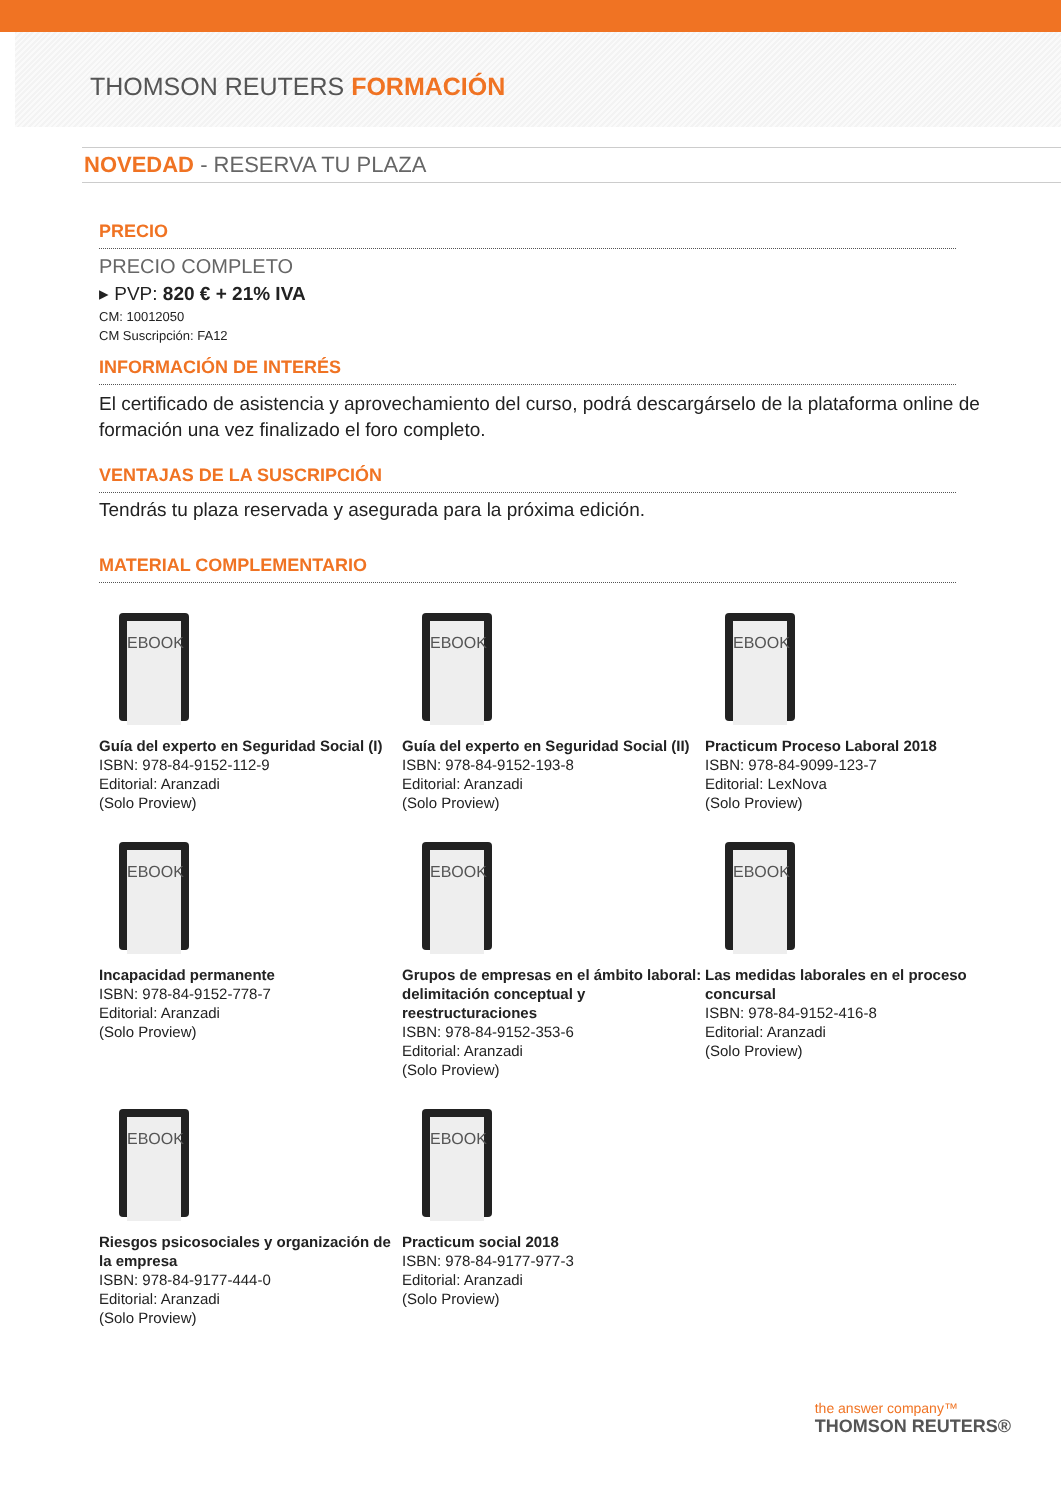THOMSON REUTERS FORMACIÓN
NOVEDAD - RESERVA TU PLAZA
PRECIO
PRECIO COMPLETO
▸ PVP: 820 € + 21% IVA
CM: 10012050
CM Suscripción: FA12
INFORMACIÓN DE INTERÉS
El certificado de asistencia y aprovechamiento del curso, podrá descargárselo de la plataforma online de formación una vez finalizado el foro completo.
VENTAJAS DE LA SUSCRIPCIÓN
Tendrás tu plaza reservada y asegurada para la próxima edición.
MATERIAL COMPLEMENTARIO
EBOOK
Guía del experto en Seguridad Social (I)
ISBN: 978-84-9152-112-9
Editorial: Aranzadi
(Solo Proview)
EBOOK
Guía del experto en Seguridad Social (II)
ISBN: 978-84-9152-193-8
Editorial: Aranzadi
(Solo Proview)
EBOOK
Practicum Proceso Laboral 2018
ISBN: 978-84-9099-123-7
Editorial: LexNova
(Solo Proview)
EBOOK
Incapacidad permanente
ISBN: 978-84-9152-778-7
Editorial: Aranzadi
(Solo Proview)
EBOOK
Grupos de empresas en el ámbito laboral: delimitación conceptual y reestructuraciones
ISBN: 978-84-9152-353-6
Editorial: Aranzadi
(Solo Proview)
EBOOK
Las medidas laborales en el proceso concursal
ISBN: 978-84-9152-416-8
Editorial: Aranzadi
(Solo Proview)
EBOOK
Riesgos psicosociales y organización de la empresa
ISBN: 978-84-9177-444-0
Editorial: Aranzadi
(Solo Proview)
EBOOK
Practicum social 2018
ISBN: 978-84-9177-977-3
Editorial: Aranzadi
(Solo Proview)
the answer company™
THOMSON REUTERS®